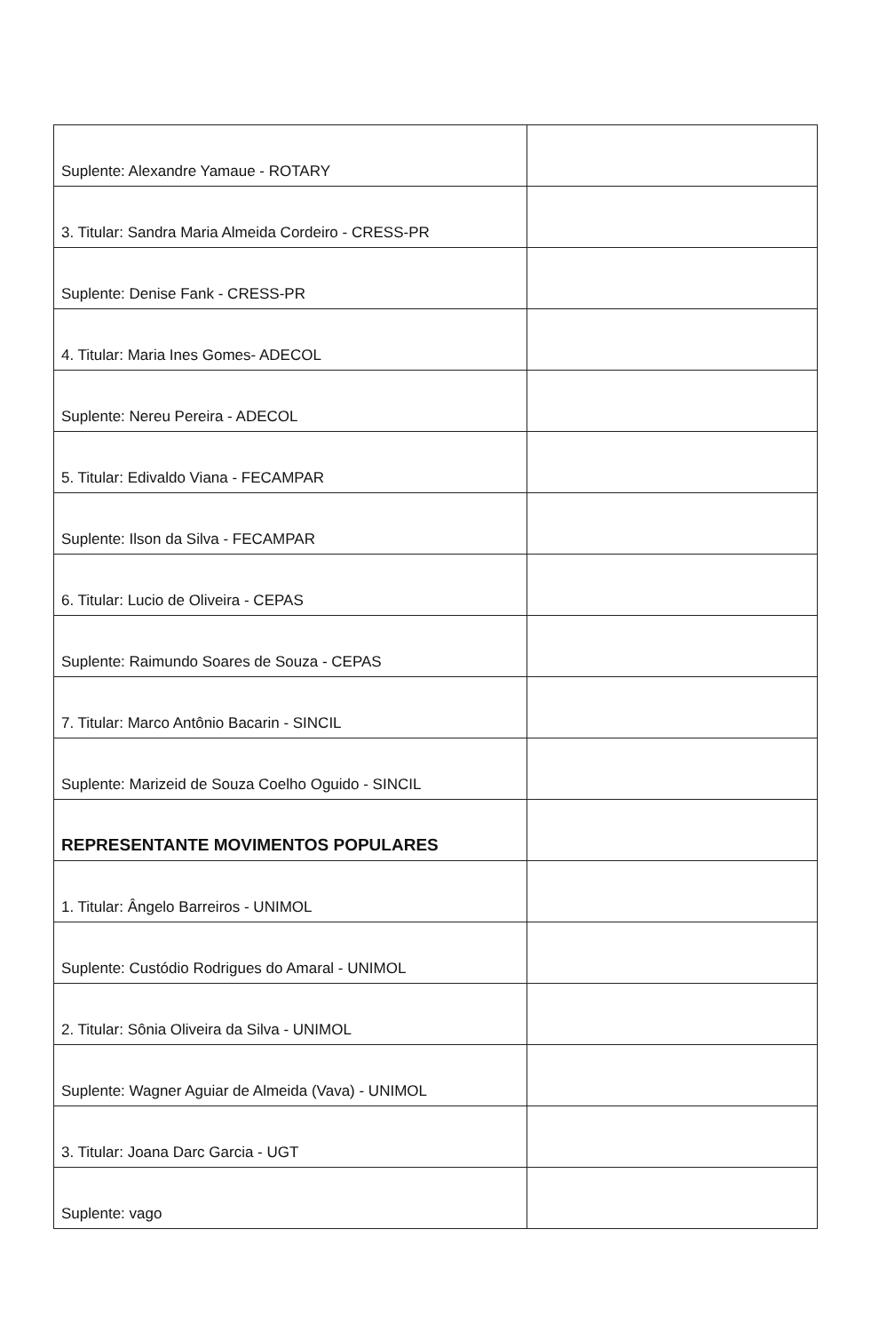| Suplente: Alexandre Yamaue - ROTARY | |
| 3. Titular: Sandra Maria Almeida Cordeiro - CRESS-PR | |
| Suplente: Denise Fank - CRESS-PR | |
| 4. Titular: Maria Ines Gomes- ADECOL | |
| Suplente: Nereu Pereira - ADECOL | |
| 5. Titular: Edivaldo Viana - FECAMPAR | |
| Suplente: Ilson da Silva - FECAMPAR | |
| 6. Titular: Lucio de Oliveira - CEPAS | |
| Suplente: Raimundo Soares de Souza - CEPAS | |
| 7. Titular: Marco Antônio Bacarin - SINCIL | |
| Suplente: Marizeid de Souza Coelho Oguido - SINCIL | |
| REPRESENTANTE MOVIMENTOS POPULARES | |
| 1. Titular: Ângelo Barreiros - UNIMOL | |
| Suplente: Custódio Rodrigues do Amaral - UNIMOL | |
| 2. Titular: Sônia Oliveira da Silva - UNIMOL | |
| Suplente: Wagner Aguiar de Almeida (Vava) - UNIMOL | |
| 3. Titular: Joana Darc Garcia - UGT | |
| Suplente: vago | |